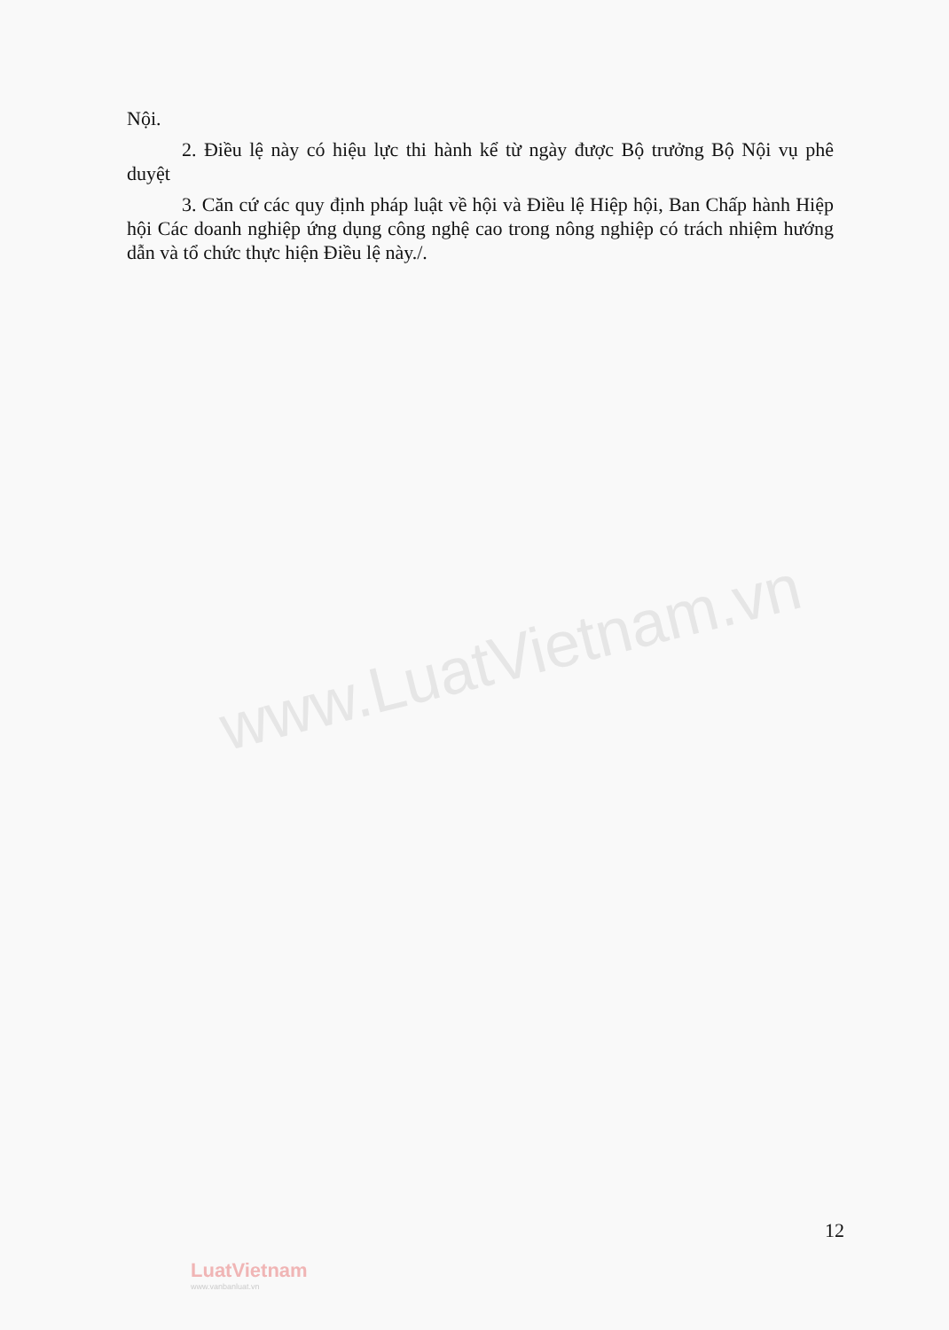www.LuatVietnam.vn
Nội.
2. Điều lệ này có hiệu lực thi hành kể từ ngày được Bộ trưởng Bộ Nội vụ phê duyệt
3. Căn cứ các quy định pháp luật về hội và Điều lệ Hiệp hội, Ban Chấp hành Hiệp hội Các doanh nghiệp ứng dụng công nghệ cao trong nông nghiệp có trách nhiệm hướng dẫn và tổ chức thực hiện Điều lệ này./.
12
LuatVietnam
www.vanbanluat.vn